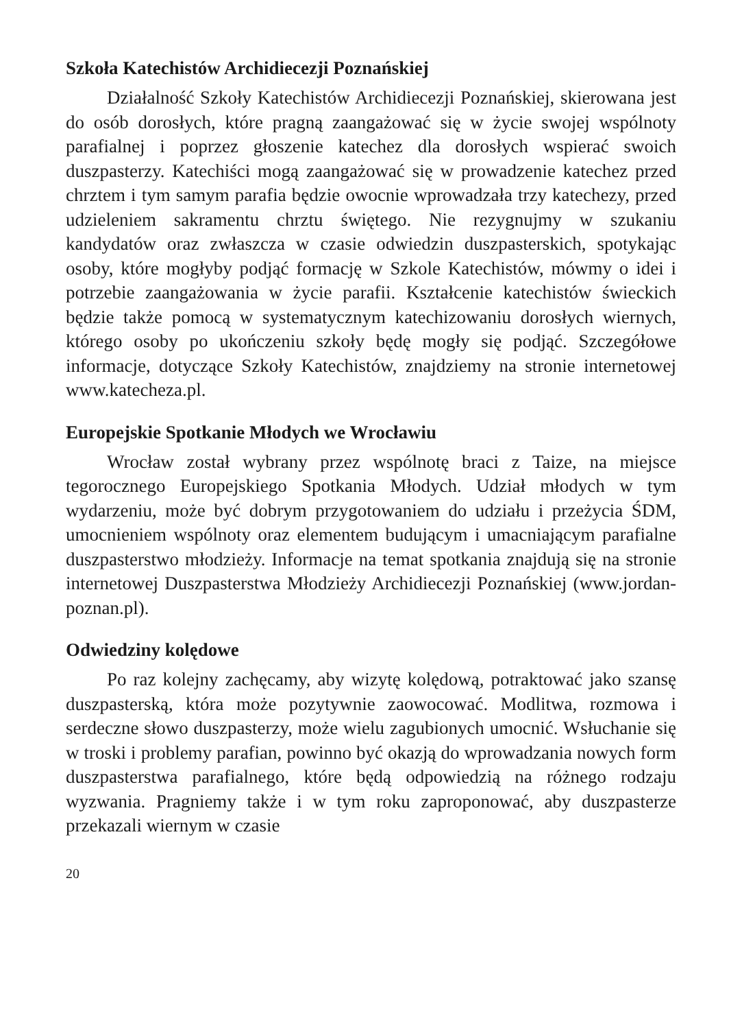Szkoła Katechistów Archidiecezji Poznańskiej
Działalność Szkoły Katechistów Archidiecezji Poznańskiej, skierowana jest do osób dorosłych, które pragną zaangażować się w życie swojej wspólnoty parafialnej i poprzez głoszenie katechez dla dorosłych wspierać swoich duszpasterzy. Katechiści mogą zaangażować się w prowadzenie katechez przed chrztem i tym samym parafia będzie owocnie wprowadzała trzy katechezy, przed udzieleniem sakramentu chrztu świętego. Nie rezygnujmy w szukaniu kandydatów oraz zwłaszcza w czasie odwiedzin duszpasterskich, spotykając osoby, które mogłyby podjąć formację w Szkole Katechistów, mówmy o idei i potrzebie zaangażowania w życie parafii. Kształcenie katechistów świeckich będzie także pomocą w systematycznym katechizowaniu dorosłych wiernych, którego osoby po ukończeniu szkoły będę mogły się podjąć. Szczegółowe informacje, dotyczące Szkoły Katechistów, znajdziemy na stronie internetowej www.katecheza.pl.
Europejskie Spotkanie Młodych we Wrocławiu
Wrocław został wybrany przez wspólnotę braci z Taize, na miejsce tegorocznego Europejskiego Spotkania Młodych. Udział młodych w tym wydarzeniu, może być dobrym przygotowaniem do udziału i przeżycia ŚDM, umocnieniem wspólnoty oraz elementem budującym i umacniającym parafialne duszpasterstwo młodzieży. Informacje na temat spotkania znajdują się na stronie internetowej Duszpasterstwa Młodzieży Archidiecezji Poznańskiej (www.jordan-poznan.pl).
Odwiedziny kolędowe
Po raz kolejny zachęcamy, aby wizytę kolędową, potraktować jako szansę duszpasterską, która może pozytywnie zaowocować. Modlitwa, rozmowa i serdeczne słowo duszpasterzy, może wielu zagubionych umocnić. Wsłuchanie się w troski i problemy parafian, powinno być okazją do wprowadzania nowych form duszpasterstwa parafialnego, które będą odpowiedzią na różnego rodzaju wyzwania. Pragniemy także i w tym roku zaproponować, aby duszpasterze przekazali wiernym w czasie
20